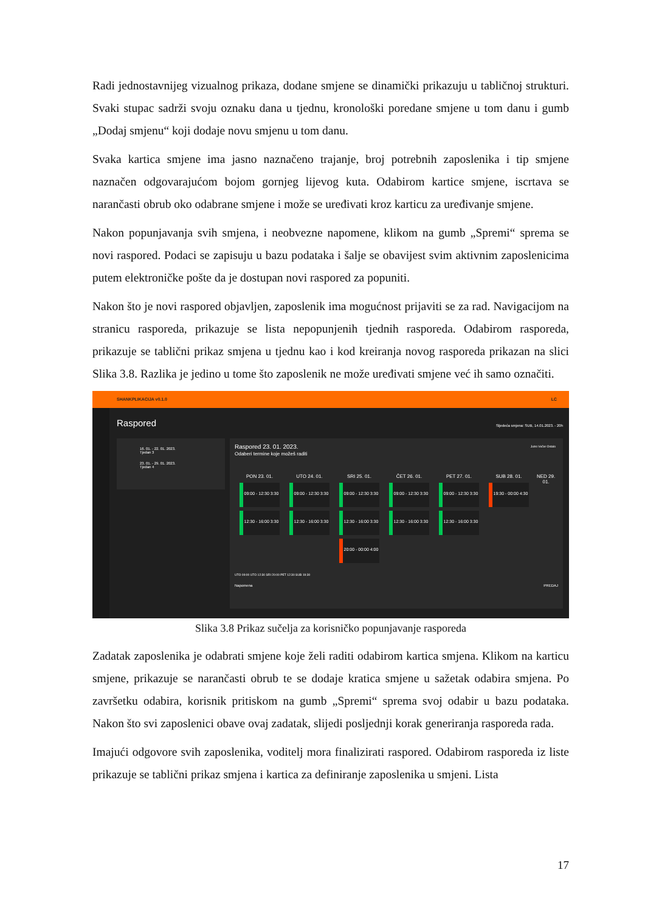Radi jednostavnijeg vizualnog prikaza, dodane smjene se dinamički prikazuju u tabličnoj strukturi. Svaki stupac sadrži svoju oznaku dana u tjednu, kronološki poredane smjene u tom danu i gumb „Dodaj smjenu“ koji dodaje novu smjenu u tom danu.
Svaka kartica smjene ima jasno naznačeno trajanje, broj potrebnih zaposlenika i tip smjene naznačen odgovarajućom bojom gornjeg lijevog kuta. Odabirom kartice smjene, iscrtava se narančasti obrub oko odabrane smjene i može se uređivati kroz karticu za uređivanje smjene.
Nakon popunjavanja svih smjena, i neobvezne napomene, klikom na gumb „Spremi“ sprema se novi raspored. Podaci se zapisuju u bazu podataka i šalje se obavijest svim aktivnim zaposlenicima putem elektroničke pošte da je dostupan novi raspored za popuniti.
Nakon što je novi raspored objavljen, zaposlenik ima mogućnost prijaviti se za rad. Navigacijom na stranicu rasporeda, prikazuje se lista nepopunjenih tjednih rasporeda. Odabirom rasporeda, prikazuje se tablični prikaz smjena u tjednu kao i kod kreiranja novog rasporeda prikazan na slici Slika 3.8. Razlika je jedino u tome što zaposlenik ne može uređivati smjene već ih samo označiti.
SHANKPLIKACIJA v0.1.0 LC
Raspored
Sljedeća smjena: SUB, 14.01.2023. - 20h
16. 01. - 22. 01. 2023.
Tjedan 3
23. 01. - 29. 01. 2023.
Tjedan 4
Raspored 23. 01. 2023.
Odaberi termine koje možeš raditi
Jutro Večer Ostalo
PON 23. 01.
09:00 - 12:30 3:30
12:30 - 16:00 3:30
UTO 24. 01.
09:00 - 12:30 3:30
12:30 - 16:00 3:30
SRI 25. 01.
09:00 - 12:30 3:30
12:30 - 16:00 3:30
20:00 - 00:00 4:00
ČET 26. 01.
09:00 - 12:30 3:30
12:30 - 16:00 3:30
PET 27. 01.
09:00 - 12:30 3:30
12:30 - 16:00 3:30
SUB 28. 01.
19:30 - 00:00 4:30
NED 29. 01.
UTO 09:00 UTO 12:30 SRI 20:00 PET 12:30 SUB 19:30
Napomena PREDAJ
Slika 3.8 Prikaz sučelja za korisničko popunjavanje rasporeda
Zadatak zaposlenika je odabrati smjene koje želi raditi odabirom kartica smjena. Klikom na karticu smjene, prikazuje se narančasti obrub te se dodaje kratica smjene u sažetak odabira smjena. Po završetku odabira, korisnik pritiskom na gumb „Spremi“ sprema svoj odabir u bazu podataka. Nakon što svi zaposlenici obave ovaj zadatak, slijedi posljednji korak generiranja rasporeda rada.
Imajući odgovore svih zaposlenika, voditelj mora finalizirati raspored. Odabirom rasporeda iz liste prikazuje se tablični prikaz smjena i kartica za definiranje zaposlenika u smjeni. Lista
17